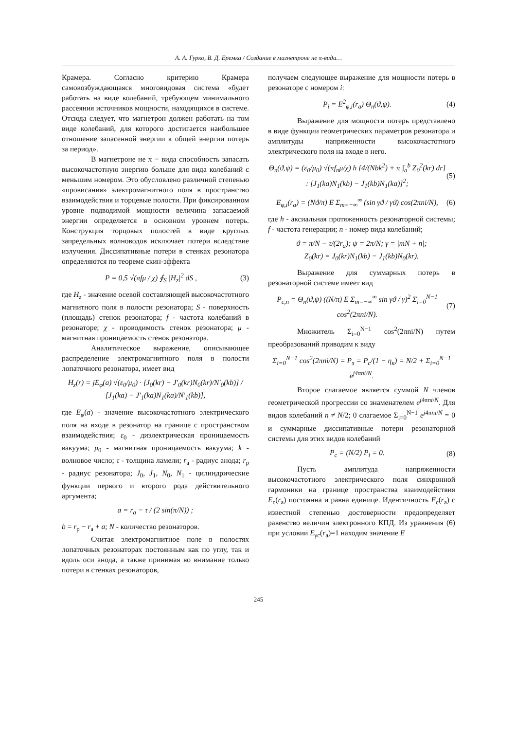А. А. Гурко, В. Д. Еремка / Создание в магнетроне не π-вида…
Крамера. Согласно критерию Крамера самовозбуждающаяся многовидовая система «будет работать на виде колебаний, требующем минимального рассеяния источников мощности, находящихся в системе. Отсюда следует, что магнетрон должен работать на том виде колебаний, для которого достигается наибольшее отношение запасенной энергии к общей энергии потерь за период».
В магнетроне не π − вида способность запасать высокочастотную энергию больше для вида колебаний с меньшим номером. Это обусловлено различной степенью «провисания» электромагнитного поля в пространство взаимодействия и торцевые полости. При фиксированном уровне подводимой мощности величина запасаемой энергии определяется в основном уровнем потерь. Конструкция торцовых полостей в виде круглых запредельных волноводов исключает потери вследствие излучения. Диссипативные потери в стенках резонатора определяются по теореме скин-эффекта
P = 0,5 √(πfμ / χ) ∮<sub>S</sub> |H<sub>z</sub>|<sup>2</sup> dS , (3)
где H<sub>z</sub> - значение осевой составляющей высокочастотного магнитного поля в полости резонатора; S - поверхность (площадь) стенок резонатора; f - частота колебаний в резонаторе; χ - проводимость стенок резонатора; μ - магнитная проницаемость стенок резонатора.
Аналитическое выражение, описывающее распределение электромагнитного поля в полости лопаточного резонатора, имеет вид
H<sub>z</sub>(r) = jE<sub>φ</sub>(a) √(ε<sub>0</sub>/μ<sub>0</sub>) · [J<sub>0</sub>(kr) − J′<sub>0</sub>(kr)N<sub>0</sub>(kr)/N′<sub>0</sub>(kb)] / [J<sub>1</sub>(ka) − J′<sub>1</sub>(ka)N<sub>1</sub>(ka)/N′<sub>1</sub>(kb)],
где E<sub>φ</sub>(a) - значение высокочастотного электрического поля на входе в резонатор на границе с пространством взаимодействия; ε<sub>0</sub> - диэлектрическая проницаемость вакуума; μ<sub>0</sub> - магнитная проницаемость вакуума; k - волновое число; τ - толщина ламели; r<sub>а</sub> - радиус анода; r<sub>р</sub> - радиус резонатора; J<sub>0</sub>, J<sub>1</sub>, N<sub>0</sub>, N<sub>1</sub> - цилиндрические функции первого и второго рода действительного аргумента;
a = r<sub>а</sub> − τ / (2 sin(π/N)) ;
b = r<sub>р</sub> − r<sub>а</sub> + a; N - количество резонаторов.
Считая электромагнитное поле в полостях лопаточных резонаторах постоянным как по углу, так и вдоль оси анода, а также принимая во внимание только потери в стенках резонаторов,
получаем следующее выражение для мощности потерь в резонаторе с номером i:
P<sub>i</sub> = E<sup>2</sup><sub>φ,i</sub>(r<sub>а</sub>) Θ<sub>n</sub>(ϑ,ψ). (4)
Выражение для мощности потерь представлено в виде функции геометрических параметров резонатора и амплитуды напряженности высокочастотного электрического поля на входе в него.
Θ<sub>n</sub>(ϑ,ψ) = (ε<sub>0</sub>/μ<sub>0</sub>) √(πf<sub>n</sub>μ/χ) h [4/(Nbk<sup>2</sup>) + π ∫<sub>a</sub><sup>b</sup> Z<sub>0</sub><sup>2</sup>(kr) dr] : [J<sub>1</sub>(ka)N<sub>1</sub>(kb) − J<sub>1</sub>(kb)N<sub>1</sub>(ka)]<sup>2</sup>; (5)
E<sub>φ,i</sub>(r<sub>a</sub>) = (Nϑ/π) E Σ<sub>m=−∞</sub><sup>∞</sup> (sin γϑ / γϑ) cos(2πni/N), (6)
где h - аксиальная протяженность резонаторной системы; f - частота генерации; n - номер вида колебаний;
ϑ = π/N − τ/(2r<sub>a</sub>); ψ = 2π/N; γ = |mN + n|;
Z<sub>0</sub>(kr) = J<sub>0</sub>(kr)N<sub>1</sub>(kb) − J<sub>1</sub>(kb)N<sub>0</sub>(kr).
Выражение для суммарных потерь в резонаторной системе имеет вид
P<sub>c,n</sub> = Θ<sub>n</sub>(ϑ,ψ) ((N/π) E Σ<sub>m=−∞</sub><sup>∞</sup> sin γϑ / γ)<sup>2</sup> Σ<sub>i=0</sub><sup>N−1</sup> cos<sup>2</sup>(2πni/N). (7)
Множитель Σ<sub>i=0</sub><sup>N−1</sup> cos<sup>2</sup>(2πni/N) путем преобразований приводим к виду
Σ<sub>i=0</sub><sup>N−1</sup> cos<sup>2</sup>(2πni/N) = P<sub>э</sub> = P<sub>c</sub>/(1 − η<sub>к</sub>) = N/2 + Σ<sub>i=0</sub><sup>N−1</sup> e<sup>j4πni/N</sup>.
Второе слагаемое является суммой N членов геометрической прогрессии со знаменателем e<sup>j4πni/N</sup>. Для видов колебаний n ≠ N/2; 0 слагаемое Σ<sub>i=0</sub><sup>N−1</sup> e<sup>j4πni/N</sup> = 0 и суммарные диссипативные потери резонаторной системы для этих видов колебаний
P<sub>c</sub> = (N/2) P<sub>i</sub> = 0. (8)
Пусть амплитуда напряженности высокочастотного электрического поля синхронной гармоники на границе пространства взаимодействия E<sub>c</sub>(r<sub>a</sub>) постоянна и равна единице. Идентичность E<sub>c</sub>(r<sub>a</sub>) с известной степенью достоверности предопределяет равенство величин электронного КПД. Из уравнения (6) при условии E<sub>γc</sub>(r<sub>a</sub>)=1 находим значение E
245